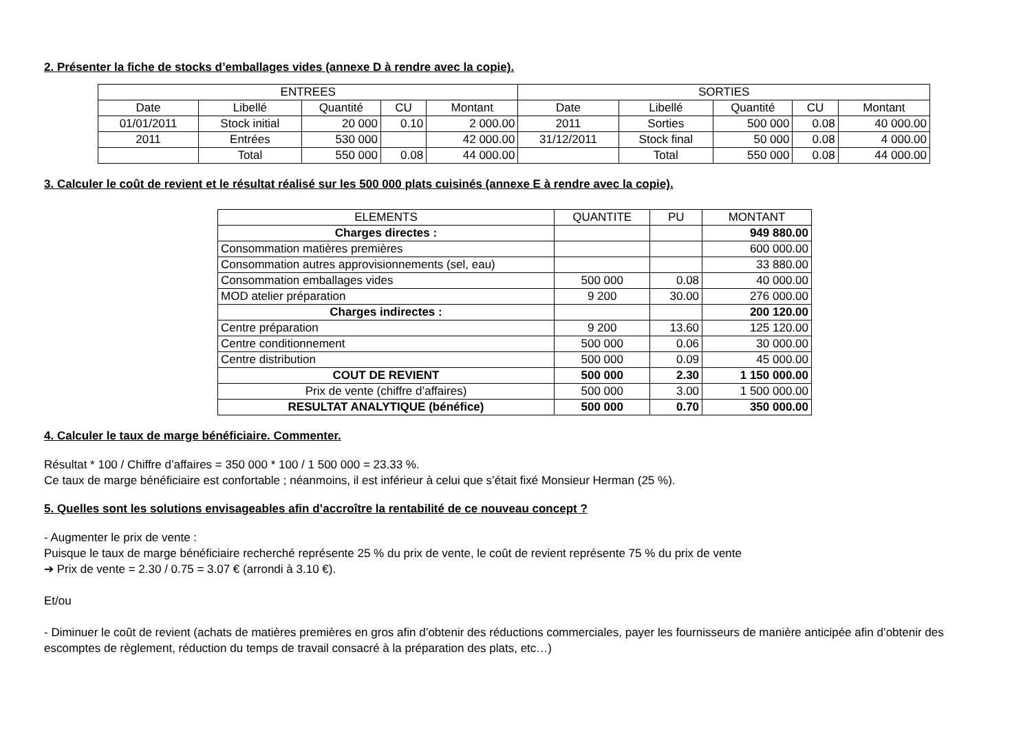2. Présenter la fiche de stocks d’emballages vides (annexe D à rendre avec la copie).
| ENTREES | | | | | SORTIES | | | | |
| --- | --- | --- | --- | --- | --- | --- | --- | --- | --- |
| Date | Libellé | Quantité | CU | Montant | Date | Libellé | Quantité | CU | Montant |
| 01/01/2011 | Stock initial | 20 000 | 0.10 | 2 000.00 | 2011 | Sorties | 500 000 | 0.08 | 40 000.00 |
| 2011 | Entrées | 530 000 | | 42 000.00 | 31/12/2011 | Stock final | 50 000 | 0.08 | 4 000.00 |
| | Total | 550 000 | 0.08 | 44 000.00 | | Total | 550 000 | 0.08 | 44 000.00 |
3. Calculer le coût de revient et le résultat réalisé sur les 500 000 plats cuisinés (annexe E à rendre avec la copie).
| ELEMENTS | QUANTITE | PU | MONTANT |
| --- | --- | --- | --- |
| Charges directes : | | | 949 880.00 |
| Consommation matières premières | | | 600 000.00 |
| Consommation autres approvisionnements (sel, eau) | | | 33 880.00 |
| Consommation emballages vides | 500 000 | 0.08 | 40 000.00 |
| MOD atelier préparation | 9 200 | 30.00 | 276 000.00 |
| Charges indirectes : | | | 200 120.00 |
| Centre préparation | 9 200 | 13.60 | 125 120.00 |
| Centre conditionnement | 500 000 | 0.06 | 30 000.00 |
| Centre distribution | 500 000 | 0.09 | 45 000.00 |
| COUT DE REVIENT | 500 000 | 2.30 | 1 150 000.00 |
| Prix de vente (chiffre d’affaires) | 500 000 | 3.00 | 1 500 000.00 |
| RESULTAT ANALYTIQUE (bénéfice) | 500 000 | 0.70 | 350 000.00 |
4. Calculer le taux de marge bénéficiaire. Commenter.
Résultat * 100 / Chiffre d’affaires = 350 000 * 100 / 1 500 000 = 23.33 %.
Ce taux de marge bénéficiaire est confortable ; néanmoins, il est inférieur à celui que s’était fixé Monsieur Herman (25 %).
5. Quelles sont les solutions envisageables afin d’accroître la rentabilité de ce nouveau concept ?
- Augmenter le prix de vente :
Puisque le taux de marge bénéficiaire recherché représente 25 % du prix de vente, le coût de revient représente 75 % du prix de vente
➔ Prix de vente = 2.30 / 0.75 = 3.07 € (arrondi à 3.10 €).
Et/ou
- Diminuer le coût de revient (achats de matières premières en gros afin d’obtenir des réductions commerciales, payer les fournisseurs de manière anticipée afin d’obtenir des escomptes de règlement, réduction du temps de travail consacré à la préparation des plats, etc…)